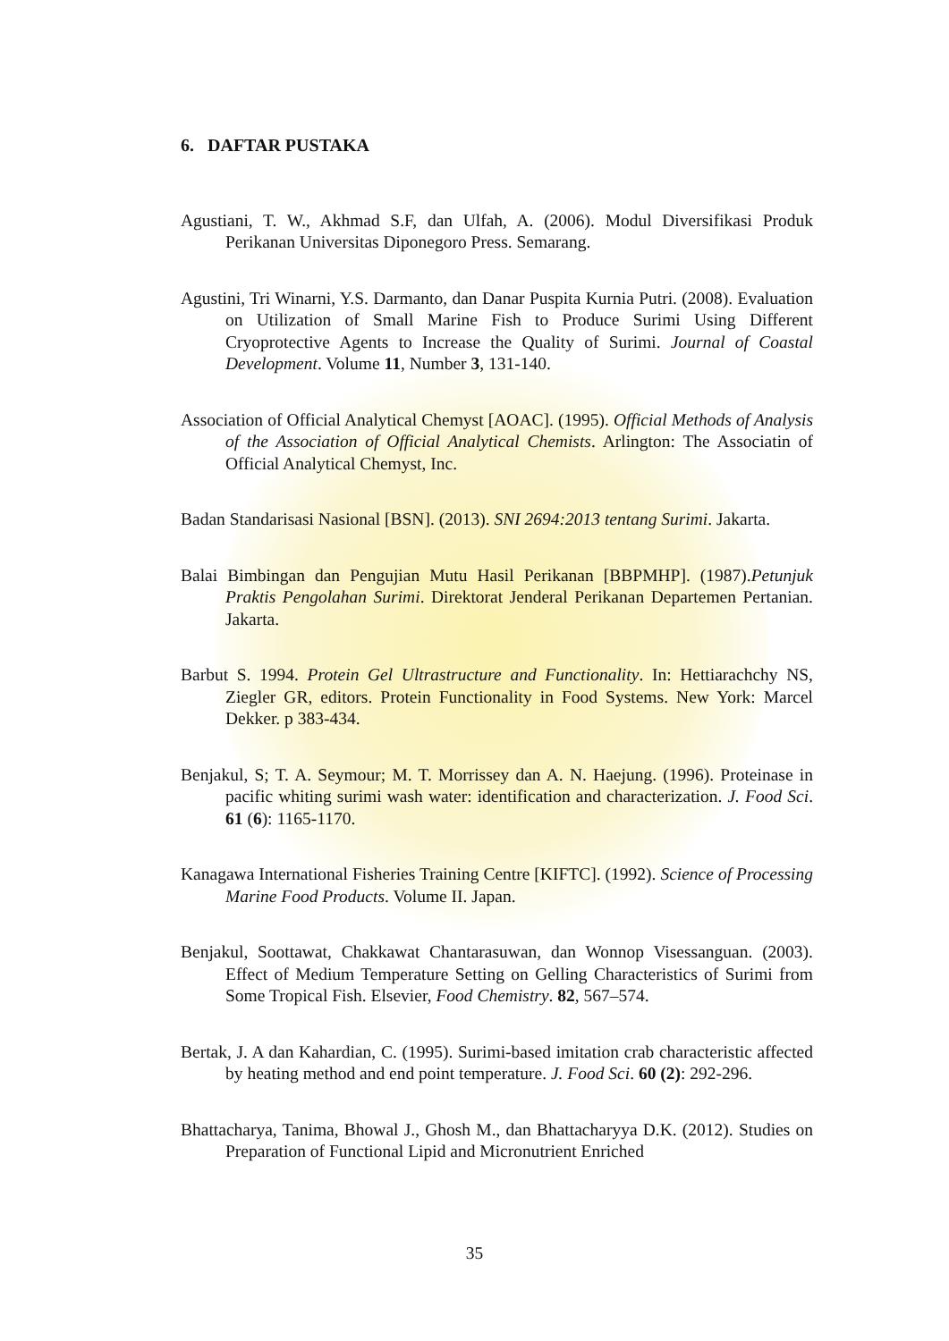6. DAFTAR PUSTAKA
Agustiani, T. W., Akhmad S.F, dan Ulfah, A. (2006). Modul Diversifikasi Produk Perikanan Universitas Diponegoro Press. Semarang.
Agustini, Tri Winarni, Y.S. Darmanto, dan Danar Puspita Kurnia Putri. (2008). Evaluation on Utilization of Small Marine Fish to Produce Surimi Using Different Cryoprotective Agents to Increase the Quality of Surimi. Journal of Coastal Development. Volume 11, Number 3, 131-140.
Association of Official Analytical Chemyst [AOAC]. (1995). Official Methods of Analysis of the Association of Official Analytical Chemists. Arlington: The Associatin of Official Analytical Chemyst, Inc.
Badan Standarisasi Nasional [BSN]. (2013). SNI 2694:2013 tentang Surimi. Jakarta.
Balai Bimbingan dan Pengujian Mutu Hasil Perikanan [BBPMHP]. (1987).Petunjuk Praktis Pengolahan Surimi. Direktorat Jenderal Perikanan Departemen Pertanian. Jakarta.
Barbut S. 1994. Protein Gel Ultrastructure and Functionality. In: Hettiarachchy NS, Ziegler GR, editors. Protein Functionality in Food Systems. New York: Marcel Dekker. p 383-434.
Benjakul, S; T. A. Seymour; M. T. Morrissey dan A. N. Haejung. (1996). Proteinase in pacific whiting surimi wash water: identification and characterization. J. Food Sci. 61 (6): 1165-1170.
Kanagawa International Fisheries Training Centre [KIFTC]. (1992). Science of Processing Marine Food Products. Volume II. Japan.
Benjakul, Soottawat, Chakkawat Chantarasuwan, dan Wonnop Visessanguan. (2003). Effect of Medium Temperature Setting on Gelling Characteristics of Surimi from Some Tropical Fish. Elsevier, Food Chemistry. 82, 567–574.
Bertak, J. A dan Kahardian, C. (1995). Surimi-based imitation crab characteristic affected by heating method and end point temperature. J. Food Sci. 60 (2): 292-296.
Bhattacharya, Tanima, Bhowal J., Ghosh M., dan Bhattacharyya D.K. (2012). Studies on Preparation of Functional Lipid and Micronutrient Enriched
35